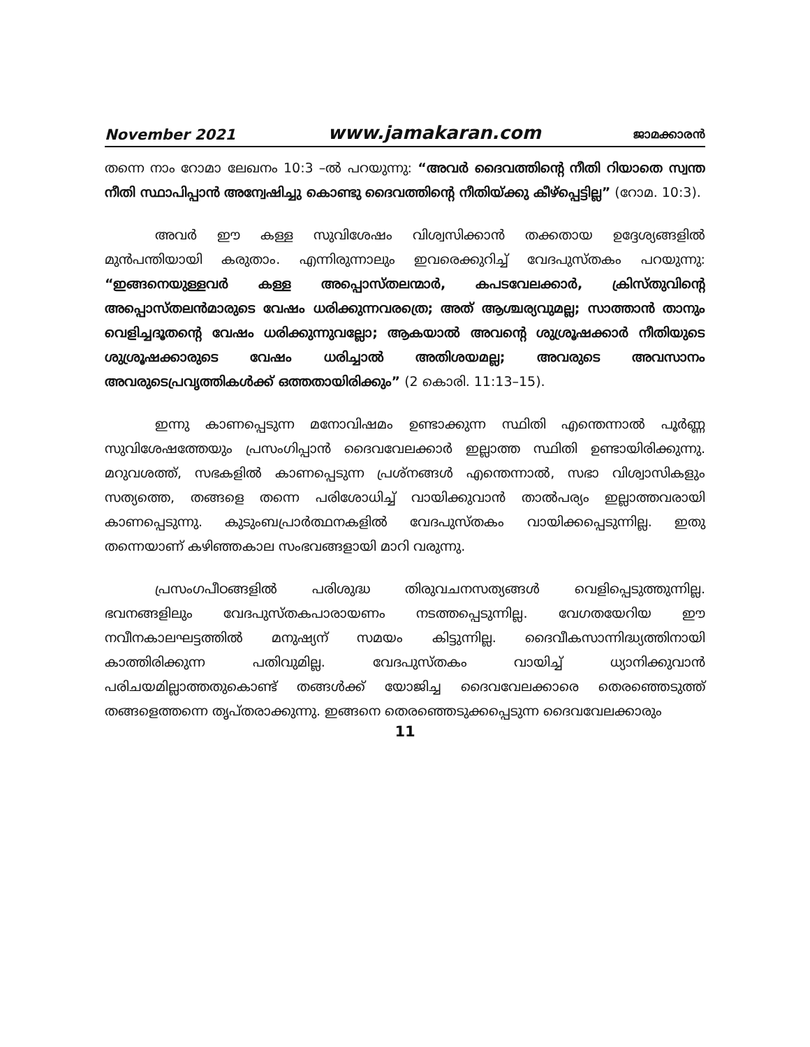November 2021 www.jamakaran.com ജാമക്കാരൻ
തന്നെ നാം റോമാ ലേഖനം 10:3 –ൽ പറയുന്നു: “അവർ ദൈവത്തിന്റെ നീതി റിയാതെ സ്വന്ത നീതി സ്ഥാപിപ്പാൻ അന്വേഷിച്ചു കൊണ്ടു ദൈവത്തിന്റെ നീതിയ്ക്കു കീഴ്പ്പെട്ടില്ല” (റോമ. 10:3).
അവർ ഈ കള്ള സുവിശേഷം വിശ്വസിക്കാൻ തക്കതായ ഉദ്ദേശ്യങ്ങളിൽ മുൻപന്തിയായി കരുതാം. എന്നിരുന്നാലും ഇവരെക്കുറിച്ച് വേദപുസ്തകം പറയുന്നു: “ഇങ്ങനെയുള്ളവർ കള്ള അപ്പൊസ്തലന്മാർ, കപടവേലക്കാർ, ക്രിസ്തുവിന്റെ അപ്പൊസ്തലൻമാരുടെ വേഷം ധരിക്കുന്നവരത്രെ; അത് ആശ്ചര്യവുമല്ല; സാത്താൻ താനും വെളിച്ചദൂതന്റെ വേഷം ധരിക്കുന്നുവല്ലോ; ആകയാൽ അവന്റെ ശുശ്രൂഷക്കാർ നീതിയുടെ ശുശ്രൂഷക്കാരുടെ വേഷം ധരിച്ചാൽ അതിശയമല്ല; അവരുടെ അവസാനം അവരുടെപ്രവൃത്തികൾക്ക് ഒത്തതായിരിക്കും” (2 കൊരി. 11:13–15).
ഇന്നു കാണപ്പെടുന്ന മനോവിഷമം ഉണ്ടാക്കുന്ന സ്ഥിതി എന്തെന്നാൽ പൂർണ്ണ സുവിശേഷത്തേയും പ്രസംഗിപ്പാൻ ദൈവവേലക്കാർ ഇല്ലാത്ത സ്ഥിതി ഉണ്ടായിരിക്കുന്നു. മറുവശത്ത്, സഭകളിൽ കാണപ്പെടുന്ന പ്രശ്നങ്ങൾ എന്തെന്നാൽ, സഭാ വിശ്വാസികളും സത്യത്തെ, തങ്ങളെ തന്നെ പരിശോധിച്ച് വായിക്കുവാൻ താൽപര്യം ഇല്ലാത്തവരായി കാണപ്പെടുന്നു. കുടുംബപ്രാർത്ഥനകളിൽ വേദപുസ്തകം വായിക്കപ്പെടുന്നില്ല. ഇതു തന്നെയാണ് കഴിഞ്ഞകാല സംഭവങ്ങളായി മാറി വരുന്നു.
പ്രസംഗപീഠങ്ങളിൽ പരിശുദ്ധ തിരുവചനസത്യങ്ങൾ വെളിപ്പെടുത്തുന്നില്ല. ഭവനങ്ങളിലും വേദപുസ്തകപാരായണം നടത്തപ്പെടുന്നില്ല. വേഗതയേറിയ ഈ നവീനകാലഘട്ടത്തിൽ മനുഷ്യന് സമയം കിട്ടുന്നില്ല. ദൈവീകസാന്നിദ്ധ്യത്തിനായി കാത്തിരിക്കുന്ന പതിവുമില്ല. വേദപുസ്തകം വായിച്ച് ധ്യാനിക്കുവാൻ പരിചയമില്ലാത്തതുകൊണ്ട് തങ്ങൾക്ക് യോജിച്ച ദൈവവേലക്കാരെ തെരഞ്ഞെടുത്ത് തങ്ങളെത്തന്നെ തൃപ്തരാക്കുന്നു. ഇങ്ങനെ തെരഞ്ഞെടുക്കപ്പെടുന്ന ദൈവവേലക്കാരും
11